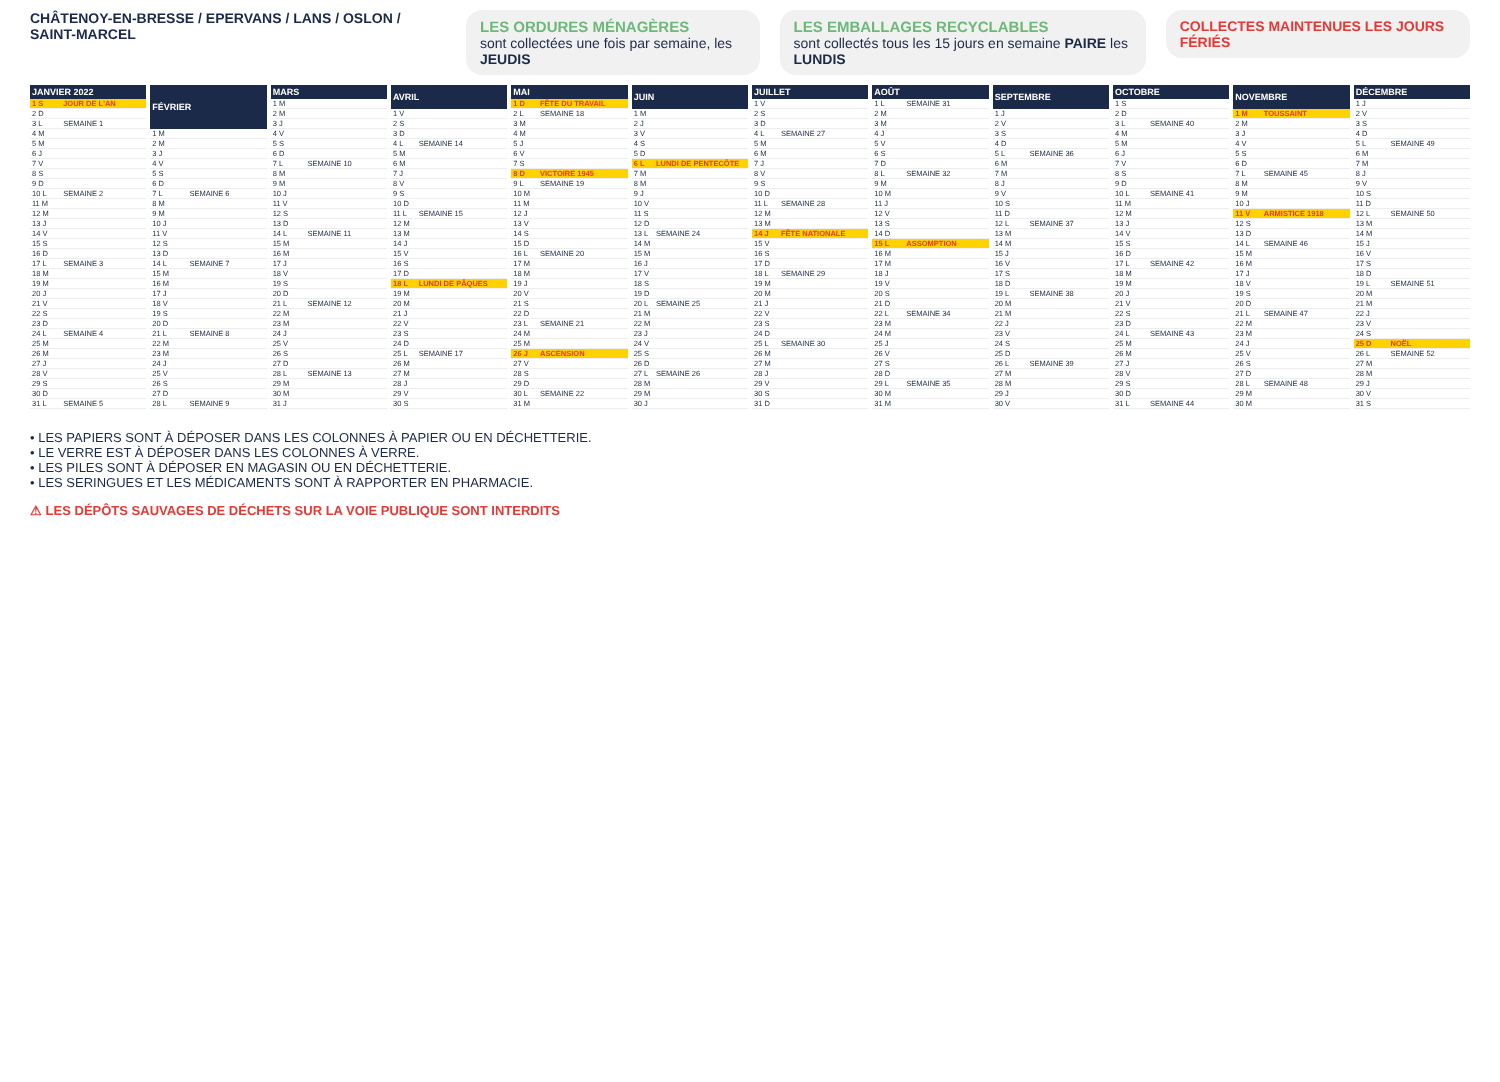CHÂTENOY-EN-BRESSE / EPERVANS / LANS / OSLON / SAINT-MARCEL
LES ORDURES MÉNAGÈRES
sont collectées une fois par semaine, les JEUDIS
LES EMBALLAGES RECYCLABLES
sont collectés tous les 15 jours en semaine PAIRE les LUNDIS
COLLECTES MAINTENUES LES JOURS FÉRIÉS
| JANVIER 2022 | |
| --- | --- |
| 1 S | JOUR DE L'AN |
| 2 D | |
| 3 L | SEMAINE 1 |
| 4 M | |
| 5 M | |
| 6 J | |
| 7 V | |
| 8 S | |
| 9 D | |
| 10 L | SEMAINE 2 |
| 11 M | |
| 12 M | |
| 13 J | |
| 14 V | |
| 15 S | |
| 16 D | |
| 17 L | SEMAINE 3 |
| 18 M | |
| 19 M | |
| 20 J | |
| 21 V | |
| 22 S | |
| 23 D | |
| 24 L | SEMAINE 4 |
| 25 M | |
| 26 M | |
| 27 J | |
| 28 V | |
| 29 S | |
| 30 D | |
| 31 L | SEMAINE 5 |
| FÉVRIER | |
| --- | --- |
| 1 M | |
| 2 M | |
| 3 J | |
| 4 V | |
| 5 S | |
| 6 D | |
| 7 L | SEMAINE 6 |
| 8 M | |
| 9 M | |
| 10 J | |
| 11 V | |
| 12 S | |
| 13 D | |
| 14 L | SEMAINE 7 |
| 15 M | |
| 16 M | |
| 17 J | |
| 18 V | |
| 19 S | |
| 20 D | |
| 21 L | SEMAINE 8 |
| 22 M | |
| 23 M | |
| 24 J | |
| 25 V | |
| 26 S | |
| 27 D | |
| 28 L | SEMAINE 9 |
| MARS | |
| --- | --- |
| 1 M | |
| 2 M | |
| 3 J | |
| 4 V | |
| 5 S | |
| 6 D | |
| 7 L | SEMAINE 10 |
| 8 M | |
| 9 M | |
| 10 J | |
| 11 V | |
| 12 S | |
| 13 D | |
| 14 L | SEMAINE 11 |
| 15 M | |
| 16 M | |
| 17 J | |
| 18 V | |
| 19 S | |
| 20 D | |
| 21 L | SEMAINE 12 |
| 22 M | |
| 23 M | |
| 24 J | |
| 25 V | |
| 26 S | |
| 27 D | |
| 28 L | SEMAINE 13 |
| 29 M | |
| 30 M | |
| 31 J | |
| AVRIL | |
| --- | --- |
| 1 V | |
| 2 S | |
| 3 D | |
| 4 L | SEMAINE 14 |
| 5 M | |
| 6 M | |
| 7 J | |
| 8 V | |
| 9 S | |
| 10 D | |
| 11 L | SEMAINE 15 |
| 12 M | |
| 13 M | |
| 14 J | |
| 15 V | |
| 16 S | |
| 17 D | |
| 18 L | LUNDI DE PÂQUES |
| 19 M | |
| 20 M | |
| 21 J | |
| 22 V | |
| 23 S | |
| 24 D | |
| 25 L | SEMAINE 17 |
| 26 M | |
| 27 M | |
| 28 J | |
| 29 V | |
| 30 S | |
| MAI | |
| --- | --- |
| 1 D | FÊTE DU TRAVAIL |
| 2 L | SEMAINE 18 |
| 3 M | |
| 4 M | |
| 5 J | |
| 6 V | |
| 7 S | |
| 8 D | VICTOIRE 1945 |
| 9 L | SEMAINE 19 |
| 10 M | |
| 11 M | |
| 12 J | |
| 13 V | |
| 14 S | |
| 15 D | |
| 16 L | SEMAINE 20 |
| 17 M | |
| 18 M | |
| 19 J | |
| 20 V | |
| 21 S | |
| 22 D | |
| 23 L | SEMAINE 21 |
| 24 M | |
| 25 M | |
| 26 J | ASCENSION |
| 27 V | |
| 28 S | |
| 29 D | |
| 30 L | SEMAINE 22 |
| 31 M | |
| JUIN | |
| --- | --- |
| 1 M | |
| 2 J | |
| 3 V | |
| 4 S | |
| 5 D | |
| 6 L | LUNDI DE PENTECÔTE |
| 7 M | |
| 8 M | |
| 9 J | |
| 10 V | |
| 11 S | |
| 12 D | |
| 13 L | SEMAINE 24 |
| 14 M | |
| 15 M | |
| 16 J | |
| 17 V | |
| 18 S | |
| 19 D | |
| 20 L | SEMAINE 25 |
| 21 M | |
| 22 M | |
| 23 J | |
| 24 V | |
| 25 S | |
| 26 D | |
| 27 L | SEMAINE 26 |
| 28 M | |
| 29 M | |
| 30 J | |
| JUILLET | |
| --- | --- |
| 1 V | |
| 2 S | |
| 3 D | |
| 4 L | SEMAINE 27 |
| 5 M | |
| 6 M | |
| 7 J | |
| 8 V | |
| 9 S | |
| 10 D | |
| 11 L | SEMAINE 28 |
| 12 M | |
| 13 M | |
| 14 J | FÊTE NATIONALE |
| 15 V | |
| 16 S | |
| 17 D | |
| 18 L | SEMAINE 29 |
| 19 M | |
| 20 M | |
| 21 J | |
| 22 V | |
| 23 S | |
| 24 D | |
| 25 L | SEMAINE 30 |
| 26 M | |
| 27 M | |
| 28 J | |
| 29 V | |
| 30 S | |
| 31 D | |
| AOÛT | |
| --- | --- |
| 1 L | SEMAINE 31 |
| 2 M | |
| 3 M | |
| 4 J | |
| 5 V | |
| 6 S | |
| 7 D | |
| 8 L | SEMAINE 32 |
| 9 M | |
| 10 M | |
| 11 J | |
| 12 V | |
| 13 S | |
| 14 D | |
| 15 L | ASSOMPTION |
| 16 M | |
| 17 M | |
| 18 J | |
| 19 V | |
| 20 S | |
| 21 D | |
| 22 L | SEMAINE 34 |
| 23 M | |
| 24 M | |
| 25 J | |
| 26 V | |
| 27 S | |
| 28 D | |
| 29 L | SEMAINE 35 |
| 30 M | |
| 31 M | |
| SEPTEMBRE | |
| --- | --- |
| 1 J | |
| 2 V | |
| 3 S | |
| 4 D | |
| 5 L | SEMAINE 36 |
| 6 M | |
| 7 M | |
| 8 J | |
| 9 V | |
| 10 S | |
| 11 D | |
| 12 L | SEMAINE 37 |
| 13 M | |
| 14 M | |
| 15 J | |
| 16 V | |
| 17 S | |
| 18 D | |
| 19 L | SEMAINE 38 |
| 20 M | |
| 21 M | |
| 22 J | |
| 23 V | |
| 24 S | |
| 25 D | |
| 26 L | SEMAINE 39 |
| 27 M | |
| 28 M | |
| 29 J | |
| 30 V | |
| OCTOBRE | |
| --- | --- |
| 1 S | |
| 2 D | |
| 3 L | SEMAINE 40 |
| 4 M | |
| 5 M | |
| 6 J | |
| 7 V | |
| 8 S | |
| 9 D | |
| 10 L | SEMAINE 41 |
| 11 M | |
| 12 M | |
| 13 J | |
| 14 V | |
| 15 S | |
| 16 D | |
| 17 L | SEMAINE 42 |
| 18 M | |
| 19 M | |
| 20 J | |
| 21 V | |
| 22 S | |
| 23 D | |
| 24 L | SEMAINE 43 |
| 25 M | |
| 26 M | |
| 27 J | |
| 28 V | |
| 29 S | |
| 30 D | |
| 31 L | SEMAINE 44 |
| NOVEMBRE | |
| --- | --- |
| 1 M | TOUSSAINT |
| 2 M | |
| 3 J | |
| 4 V | |
| 5 S | |
| 6 D | |
| 7 L | SEMAINE 45 |
| 8 M | |
| 9 M | |
| 10 J | |
| 11 V | ARMISTICE 1918 |
| 12 S | |
| 13 D | |
| 14 L | SEMAINE 46 |
| 15 M | |
| 16 M | |
| 17 J | |
| 18 V | |
| 19 S | |
| 20 D | |
| 21 L | SEMAINE 47 |
| 22 M | |
| 23 M | |
| 24 J | |
| 25 V | |
| 26 S | |
| 27 D | |
| 28 L | SEMAINE 48 |
| 29 M | |
| 30 M | |
| DÉCEMBRE | |
| --- | --- |
| 1 J | |
| 2 V | |
| 3 S | |
| 4 D | |
| 5 L | SEMAINE 49 |
| 6 M | |
| 7 M | |
| 8 J | |
| 9 V | |
| 10 S | |
| 11 D | |
| 12 L | SEMAINE 50 |
| 13 M | |
| 14 M | |
| 15 J | |
| 16 V | |
| 17 S | |
| 18 D | |
| 19 L | SEMAINE 51 |
| 20 M | |
| 21 M | |
| 22 J | |
| 23 V | |
| 24 S | |
| 25 D | NOËL |
| 26 L | SEMAINE 52 |
| 27 M | |
| 28 M | |
| 29 J | |
| 30 V | |
| 31 S | |
• LES PAPIERS SONT À DÉPOSER DANS LES COLONNES À PAPIER OU EN DÉCHETTERIE.
• LE VERRE EST À DÉPOSER DANS LES COLONNES À VERRE.
• LES PILES SONT À DÉPOSER EN MAGASIN OU EN DÉCHETTERIE.
• LES SERINGUES ET LES MÉDICAMENTS SONT À RAPPORTER EN PHARMACIE.
⚠ LES DÉPÔTS SAUVAGES DE DÉCHETS SUR LA VOIE PUBLIQUE SONT INTERDITS